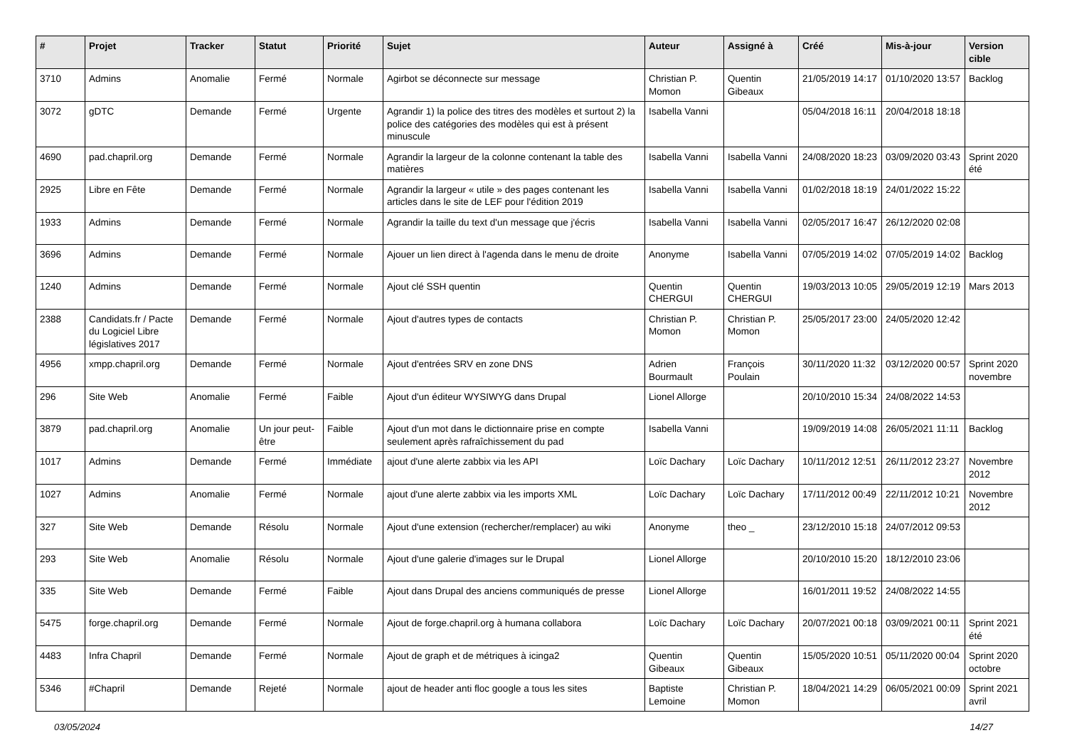| # | Projet | Tracker | Statut | Priorité | Sujet | Auteur | Assigné à | Créé | Mis-à-jour | Version cible |
| --- | --- | --- | --- | --- | --- | --- | --- | --- | --- | --- |
| 3710 | Admins | Anomalie | Fermé | Normale | Agirbot se déconnecte sur message | Christian P. Momon | Quentin Gibeaux | 21/05/2019 14:17 | 01/10/2020 13:57 | Backlog |
| 3072 | gDTC | Demande | Fermé | Urgente | Agrandir 1) la police des titres des modèles et surtout 2) la police des catégories des modèles qui est à présent minuscule | Isabella Vanni | | 05/04/2018 16:11 | 20/04/2018 18:18 | |
| 4690 | pad.chapril.org | Demande | Fermé | Normale | Agrandir la largeur de la colonne contenant la table des matières | Isabella Vanni | Isabella Vanni | 24/08/2020 18:23 | 03/09/2020 03:43 | Sprint 2020 été |
| 2925 | Libre en Fête | Demande | Fermé | Normale | Agrandir la largeur « utile » des pages contenant les articles dans le site de LEF pour l'édition 2019 | Isabella Vanni | Isabella Vanni | 01/02/2018 18:19 | 24/01/2022 15:22 | |
| 1933 | Admins | Demande | Fermé | Normale | Agrandir la taille du text d'un message que j'écris | Isabella Vanni | Isabella Vanni | 02/05/2017 16:47 | 26/12/2020 02:08 | |
| 3696 | Admins | Demande | Fermé | Normale | Ajouer un lien direct à l'agenda dans le menu de droite | Anonyme | Isabella Vanni | 07/05/2019 14:02 | 07/05/2019 14:02 | Backlog |
| 1240 | Admins | Demande | Fermé | Normale | Ajout clé SSH quentin | Quentin CHERGUI | Quentin CHERGUI | 19/03/2013 10:05 | 29/05/2019 12:19 | Mars 2013 |
| 2388 | Candidats.fr / Pacte du Logiciel Libre législatives 2017 | Demande | Fermé | Normale | Ajout d'autres types de contacts | Christian P. Momon | Christian P. Momon | 25/05/2017 23:00 | 24/05/2020 12:42 | |
| 4956 | xmpp.chapril.org | Demande | Fermé | Normale | Ajout d'entrées SRV en zone DNS | Adrien Bourmault | François Poulain | 30/11/2020 11:32 | 03/12/2020 00:57 | Sprint 2020 novembre |
| 296 | Site Web | Anomalie | Fermé | Faible | Ajout d'un éditeur WYSIWYG dans Drupal | Lionel Allorge | | 20/10/2010 15:34 | 24/08/2022 14:53 | |
| 3879 | pad.chapril.org | Anomalie | Un jour peut-être | Faible | Ajout d'un mot dans le dictionnaire prise en compte seulement après rafraîchissement du pad | Isabella Vanni | | 19/09/2019 14:08 | 26/05/2021 11:11 | Backlog |
| 1017 | Admins | Demande | Fermé | Immédiate | ajout d'une alerte zabbix via les API | Loïc Dachary | Loïc Dachary | 10/11/2012 12:51 | 26/11/2012 23:27 | Novembre 2012 |
| 1027 | Admins | Anomalie | Fermé | Normale | ajout d'une alerte zabbix via les imports XML | Loïc Dachary | Loïc Dachary | 17/11/2012 00:49 | 22/11/2012 10:21 | Novembre 2012 |
| 327 | Site Web | Demande | Résolu | Normale | Ajout d'une extension (rechercher/remplacer) au wiki | Anonyme | theo _ | 23/12/2010 15:18 | 24/07/2012 09:53 | |
| 293 | Site Web | Anomalie | Résolu | Normale | Ajout d'une galerie d'images sur le Drupal | Lionel Allorge | | 20/10/2010 15:20 | 18/12/2010 23:06 | |
| 335 | Site Web | Demande | Fermé | Faible | Ajout dans Drupal des anciens communiqués de presse | Lionel Allorge | | 16/01/2011 19:52 | 24/08/2022 14:55 | |
| 5475 | forge.chapril.org | Demande | Fermé | Normale | Ajout de forge.chapril.org à humana collabora | Loïc Dachary | Loïc Dachary | 20/07/2021 00:18 | 03/09/2021 00:11 | Sprint 2021 été |
| 4483 | Infra Chapril | Demande | Fermé | Normale | Ajout de graph et de métriques à icinga2 | Quentin Gibeaux | Quentin Gibeaux | 15/05/2020 10:51 | 05/11/2020 00:04 | Sprint 2020 octobre |
| 5346 | #Chapril | Demande | Rejeté | Normale | ajout de header anti floc google a tous les sites | Baptiste Lemoine | Christian P. Momon | 18/04/2021 14:29 | 06/05/2021 00:09 | Sprint 2021 avril |
03/05/2024 14/27